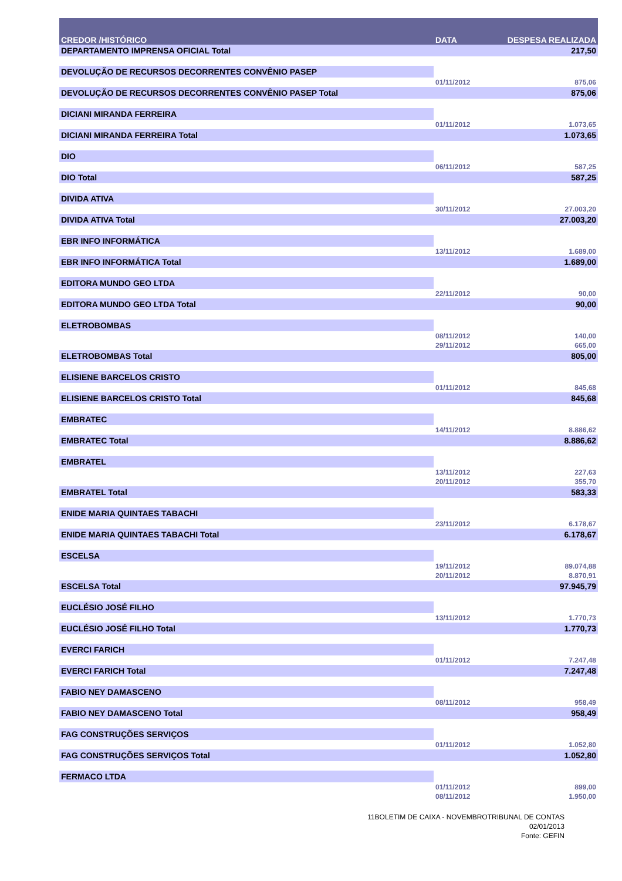| CREDOR /HISTÓRICO | DATA | DESPESA REALIZADA |
| --- | --- | --- |
| DEPARTAMENTO IMPRENSA OFICIAL Total | | 217,50 |
| DEVOLUÇÃO DE RECURSOS DECORRENTES CONVÊNIO PASEP | | |
| | 01/11/2012 | 875,06 |
| DEVOLUÇÃO DE RECURSOS DECORRENTES CONVÊNIO PASEP Total | | 875,06 |
| DICIANI MIRANDA FERREIRA | | |
| | 01/11/2012 | 1.073,65 |
| DICIANI MIRANDA FERREIRA Total | | 1.073,65 |
| DIO | | |
| | 06/11/2012 | 587,25 |
| DIO Total | | 587,25 |
| DIVIDA ATIVA | | |
| | 30/11/2012 | 27.003,20 |
| DIVIDA ATIVA Total | | 27.003,20 |
| EBR INFO INFORMÁTICA | | |
| | 13/11/2012 | 1.689,00 |
| EBR INFO INFORMÁTICA Total | | 1.689,00 |
| EDITORA MUNDO GEO LTDA | | |
| | 22/11/2012 | 90,00 |
| EDITORA MUNDO GEO LTDA Total | | 90,00 |
| ELETROBOMBAS | | |
| | 08/11/2012 | 140,00 |
| | 29/11/2012 | 665,00 |
| ELETROBOMBAS Total | | 805,00 |
| ELISIENE BARCELOS CRISTO | | |
| | 01/11/2012 | 845,68 |
| ELISIENE BARCELOS CRISTO Total | | 845,68 |
| EMBRATEC | | |
| | 14/11/2012 | 8.886,62 |
| EMBRATEC Total | | 8.886,62 |
| EMBRATEL | | |
| | 13/11/2012 | 227,63 |
| | 20/11/2012 | 355,70 |
| EMBRATEL Total | | 583,33 |
| ENIDE MARIA QUINTAES TABACHI | | |
| | 23/11/2012 | 6.178,67 |
| ENIDE MARIA QUINTAES TABACHI Total | | 6.178,67 |
| ESCELSA | | |
| | 19/11/2012 | 89.074,88 |
| | 20/11/2012 | 8.870,91 |
| ESCELSA Total | | 97.945,79 |
| EUCLÉSIO JOSÉ FILHO | | |
| | 13/11/2012 | 1.770,73 |
| EUCLÉSIO JOSÉ FILHO Total | | 1.770,73 |
| EVERCI FARICH | | |
| | 01/11/2012 | 7.247,48 |
| EVERCI FARICH Total | | 7.247,48 |
| FABIO NEY DAMASCENO | | |
| | 08/11/2012 | 958,49 |
| FABIO NEY DAMASCENO Total | | 958,49 |
| FAG CONSTRUÇÕES SERVIÇOS | | |
| | 01/11/2012 | 1.052,80 |
| FAG CONSTRUÇÕES SERVIÇOS Total | | 1.052,80 |
| FERMACO LTDA | | |
| | 01/11/2012 | 899,00 |
| | 08/11/2012 | 1.950,00 |
11BOLETIM DE CAIXA - NOVEMBROTRIBUNAL DE CONTAS
02/01/2013
Fonte: GEFIN